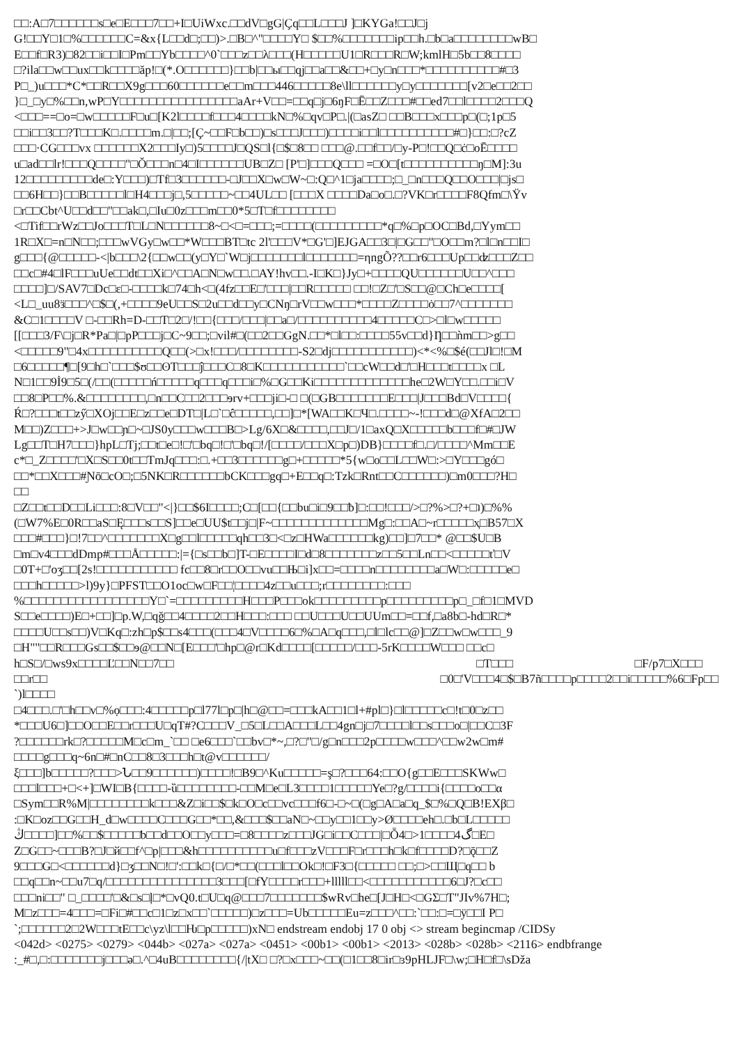□□:A□7□□□□□□s□e□E□□□7□□+I□UiWxc.□□dV□gG|Çq□□L□□□J ]□KYGa!□□J□j
G!□□Y□1□%□□□□□□C=&x{L□□d□;□□)>.□B□^"□□□□Y□ $□□%□□□□□□□ip□□h.□b□a□□□□□□□□wB□
E□□f□R3)□82□□i□□I□Pm□□Yb□□□□^0`□□□z□□λ□□□(H□□□□□U1□R□□□R□W;kmlH□5b□□8□□□□
□?ila□□w□□ux□□k□□□□ăp!□(*.O□□□□□□}□□b|□□ы□□qj□□a□□&□□+□y□n□□□*□□□□□□□□□□#□3
P□_)u□□□*C*□□R□□X9g□□□60□□□□□□e□□m□□□446□□□□□8e\ll□□□□□□y□y□□□□□□□[v2□e□□2□□
}□_□y□%□□n,wP□Y□□□□□□□□□□□□□□□□aAr+V□□=□□q□j□6ŋF□Ē□□Z□□□#□□ed7□□l□□□□2□□□Q
<□□□==□o=□w□□□□□F□u□[K2l□□□□f□□□4□□□□kN□%□qv□P□.|(□asZ□ □□B□□□x□□□p□(□;1p□5
□□i□□3□□?T□□□K□.□□□□m.□|□□;[Ç~□□F□b□□)□s□□□J□□□)□□□□i□□l□□□□□□□□□□#□}□□:□?cZ
□□□·CG□□□vx □□□□□□X2□□□Iy□)5□□□□J□QS□l{□$□8□□ □□□@.□□f□□/□y-P□!□□Q□ċ□oĒ□□□□
u□ad□□lr!□□□Q□□□□"□Ǒ□□□n□4□I□□□□□□UB□Z□ [P'□]□□□Q□□□ =□O□[t□□□□□□□□□□ŋ□M]:3u
12□□□□□□□□□de□:Y□□□)□Tf□3□□□□□□-□J□□X□w□W~□:Q□^1□ja□□□□;□_□n□□□Q□□O□□□|□js□
□□6H□□}□□B□□□□□l□H4□□□j□,5□□□□□~□□4UL□□ [□□□X □□□□Da□o□.□?VK□r□□□□F8Qfm□\Ÿv
□r□□Cbt^U□□d□□"□□ak□,□Iu□0z□□□m□□0*5□T□f□□□□□□□□
<□Tif□□rWz□□Jo□□□T□L□N□□□□□□8~□<□=□□□;=□□□□(□□□□□□□□□*q□%□p□OC□Bd,□Yym□□
1R□X□=n□N□□;□□□wVGy□w□□*W□□□BT□tc 2l'□□□V*□G'□]EJGA□□3□|□G□□"□O□□m?□l□n□□I□
g□□□{@□□□□□-<|b□□□\2{□□w□□(y□Y□`W□j□□□□□□□l□□□□□□□=ηngÕ??□□r6□□□Up□□ʣ□□□Z□□
□□c□#4□lF□□□uUe□□dt□□Xi□^□□A□N□w□□.□AY!hv□□.-I□K□}Jy□+□□□□QU□□□□□□U□□^□□□
□□□□]□/SAV7□Dc□ɛ□-□□□□k□74□h<□(4fz□□E□'□□□|□□R□□□□□ □□!□Z□'□S□□@□Ch□e□□□□[
<L□_uu8ӟ□□□^□$□(,+□□□□9eU□□S□2u□□d□□y□CNŋ□rV□□w□□□*□□□□Z□□□□ȯ□□7^□□□□□□□
&C□1□□□□V □-□□Rh=D-□□T□2□/!□□{□□□/□□□|□□a□/□□□□□□□□□□4□□□□□C□>□l□w□□□□□
[[□□□3/F\□j□R*Pa□|□pP□□□j□C~9□□;□vil#□(□□2□□GgN.□□*□l□□:□□□□55v□□d}Ƞ□□ǹm□□>g□□
<□□□□□9"□4x□□□□□□□□□□Q□□(>□x!□□□/□□□□□□□□-S2□dj□□□□□□□□□□□)<*<%□$é(□□Jl□!□M
□6□□□□□¶□[9□h□`□□□$ʊ□□ʘT□□□ĵ□□□C□8□K□□□□□□□□□□□`□□cW□□d□'□H□□□t□□□□x □L
N□1□□9İ9□5□(/□□(□□□□□ń□□□□□q□□□q□□□i□%□G□□Ki□□□□□□□□□□□□□he□2W□Y□□.□□i□V
□□8□P□□%.&□□□□□□□□,□n□□C□□2□□□ɘrv+□□□ji□-□ □(□GB□□□□□□□E□□□|J□□□Bd□V□□□□{
Ŕ□?□□□t□□zӳ□XOj□□E□z□□e□DT□|L□`□ĉ□□□□□,□□]□*[WA□□K□Ч□.□□□□~-!□□□d□@XfA□2□□
M□□)Z□□□+>J□w□□ɲ□~□JS0y□□□w□□□B□>Lg/6X□&□□□□,□□J□/1□axQ□X□□□□□b□□□f□#□JW
Lg□□T□H7□□□}hpL□Tj;□□t□e□!□'□bq□!□'□bq□!/[□□□□/□□□X□p□)DB}□□□□f□.□/□□□□^Mm□□E
c*□_Z□□□□'□X□S□□0t□□TmJq□□□:□.+□□3□□□□□□g□+□□□□□*5{w□o□□L□□W□:>□Y□□□gó□
□□*□□X□□□#Ɲō□cO□;□5NK□R□□□□□□bCK□□□gq□+E□□q□:Tzk□Rnt□□C□□□□□□)□m0□□□?H□
□□
□Z□□t□□D□□Li□□□:8□V□□"<|}□□$6I□□□□;C□[□□{□□bu□i□9□□ƀ]□:□□!□□□/>□?%>□?+□ʇ)□%%
(□W7%E□0R□□aS□Ę□□□s□□S]□□e□UU$t□□j□|F~□□□□□□□□□□□□□Mg□:□□A□~r□□□□□ҳ□B57□X
□□□#□□□}□!7□□^□□□□□□□X□g□□l□□□□□qh□□3□<□z□HWa□□□□□□kg)□□]□7□□* @□□$U□B
□m□v4□□□dDmp#□□□Å□□□□□:|={□s□□b□]T-□E□□□□I□d□8□□□□□□□z□□5□□Ln□□<□□□□□ť□V
□0T+□'oʒ□□[2s!□□□□□□□□□□□ fc□□8□r□□O□□vu□□Њ□i]x□□=□□□□n□□□□□□□□a□W□:□□□□□e□
□□□h□□□□□>l)9y}□PFST□□O1oc□w□F□□¦□□□□4z□□u□□□;r□□□□□□□□:□□□
%□□□□□□□□□□□□□□□□□Y□`=□□□□□□□□□H□□□P□□□ok□□□□□□□□□p□□□□□□□□□p□_□f□1□MVD
S□□e□□□□)E□+□□]□p.W,□qğ□□4□□□□2□□H□□□:□□□ □□U□□□U□□UUm□□=□□f,□a8b□-hd□R□*
□□□□U□□s□□)V□Kq□:zh□p$□□s4□□□(□□□4□V□□□□6□%□A□q□□□,□l□lc□□@]□Z□□w□w□□□_9
□H""□□R□□□Gs□□$□□ɘ@□□N□[E□□□'□hp□@r□Kd□□□□[□□□□□/□□□-5rK□□□□W□□□ □□c□
h□S□/□ws9x□□□□Ľ□□N□□7□□ □T□□□ □F/p7□X□□□
□□r□□ □0□'V□□□4□$□B7ñ□□□□p□□□□2□□i□□□□□%6□Fp□□
`)l□□□□
□4□□□.□'□h□□v□%ọ□□□:4□□□□□p□l77l□p□|h□@□□=□□□kA□□1□l+#pl□}□l□□□□□c□!t□0□z□□
*□□□U6□]□□O□□E□□r□□□U□qT#?C□□□V_□5□L□□A□□□L□□4gn□j□7□□□□l□□s□□□o□|□□C□3F
?□□□□□□rk□?□□□□□M□c□m_`□□ □e6□□□`□□bv□*~,□?□"□/g□n□□□2p□□□□w□□□^□□w2w□m#
□□□□g□□□q~6n□#□nC□□8□3□□□h□t@v□□□□□□/
ξ□□□]b□□□□□?□□□>Ն□□9□□□□□□)□□□□!□B9□^Ku□□□□□=ş□?□□□64:□□O{g□□E□□□SKWw□
□□□l□□□+□<+]□WI□B{□□□□-ȕ□□□□□□□□-□□M□e□L3□□□□1□□□□□Ye□?g/□□□□i{□□□□o□□α
□Sym□□R%M|□□□□□□□□k□□□&Z□i□□$□k□O□c□□vc□□□f6□-□~□(□g□A□a□q_$□%□Q□B!EXβ□
:□K□oz□□G□□H_d□w□□□□C□□□G□□*□□,&□□□$□□aN□~□□y□□1□□y>Ø□□□□eh□.□b□L□□□□□
ڭ□□□□]□□%□□$□□□□□ƅ□□d□□O□□y□□□=□8□□□□z□□□JG□i□□C□□□|□Ȭ4□>1□□□□4گ□E□
Z□G□□~□□□B?□J□й□□f^□p|□□□&h□□□□□□□□□□u□f□□□zV□□□F□r□□□h□k□f□□□□D?□ǭ□□Z
9□□□G□<□□□□□□d}□ʒ□□N□!□':□□k□{□/□*□□(□□□l□□Ok□!□F3□{□□□□□ □□;□>□□Щ□q□□ b
□□q□□n~□□u7□q/□□□□□□□□□□□□□□□3□□□[□fY□□□□r□□□+lllll□□<□□□□□□□□□□□6□J?□c□□
□□□ni□□" □_□□□□'□&□s□ļ□*□vQ0.t□U□q@□□□7□□□□□□□$wRv□he□[J□H□<□GΣ□T"JIv%7H□;
M□z□□□=4□□□=□Fi□#□□c□1□z□x□□`□□□□□)□z□□□=Ub□□□□□Eu=z□□□^□□:`□□:□=□ÿ□□I P□
`;□□□□□□2□2W□□□tE□□c\yz\l□□Ƕ□p□□□□□)xN□ endstream endobj 17 0 obj <> stream begincmap /CIDSy
<042d> <0275> <0279> <044b> <027a> <027a> <0451> <00b1> <00b1> <2013> <028b> <028b> <2116> endbfrange
:_#□,□:□□□□□□□j□□□ə□.^□4uB□□□□□□□□{/|tX□ □?□x□□□~□□(□1□□8□ir□ɜ9pHLJF□\w;□H□f□\sDža